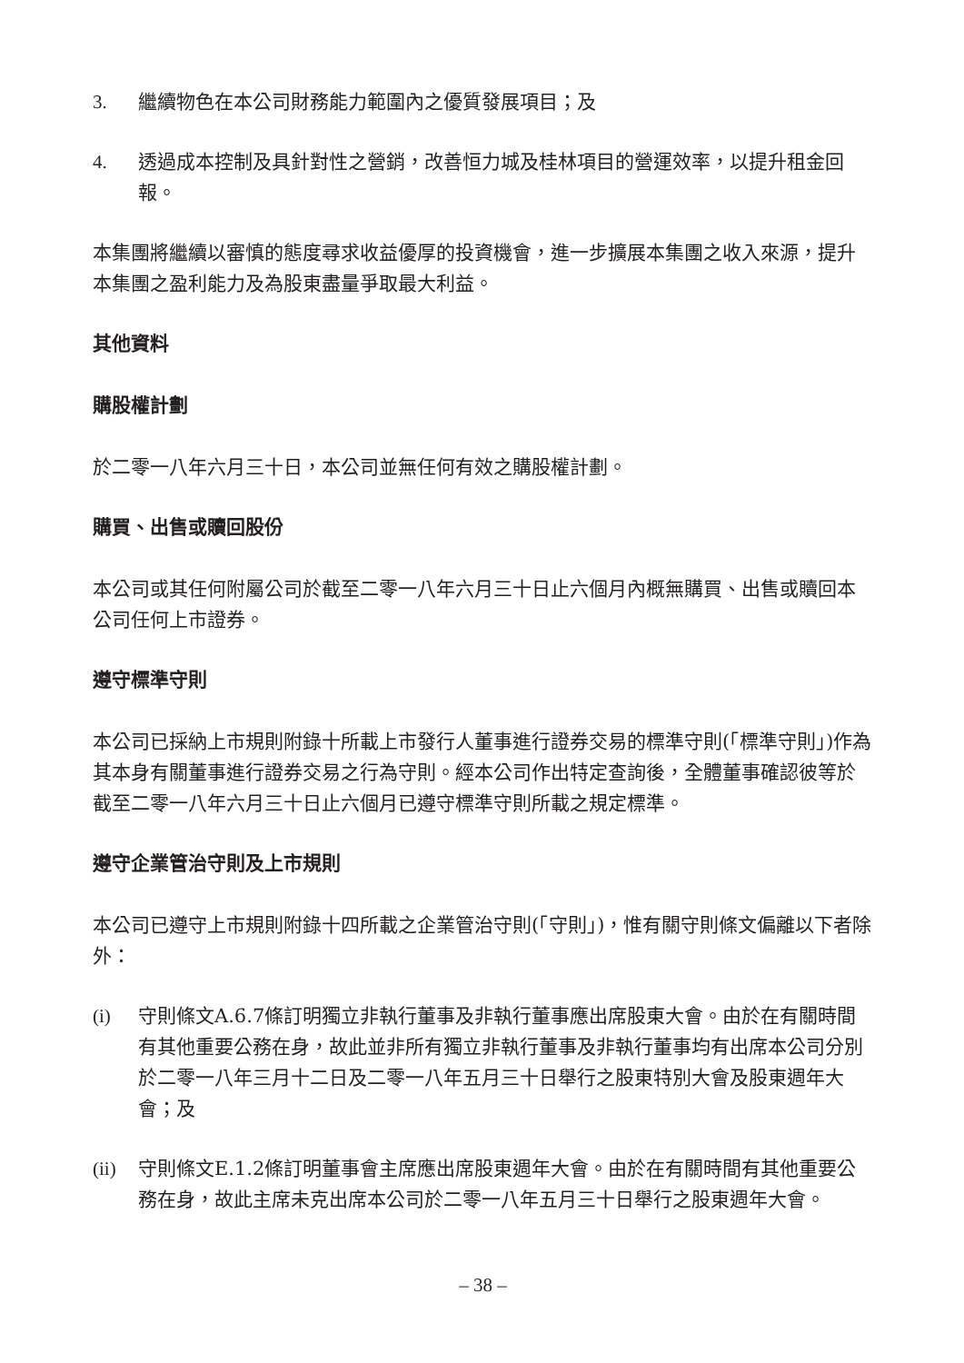3. 繼續物色在本公司財務能力範圍內之優質發展項目；及
4. 透過成本控制及具針對性之營銷，改善恒力城及桂林項目的營運效率，以提升租金回報。
本集團將繼續以審慎的態度尋求收益優厚的投資機會，進一步擴展本集團之收入來源，提升本集團之盈利能力及為股東盡量爭取最大利益。
其他資料
購股權計劃
於二零一八年六月三十日，本公司並無任何有效之購股權計劃。
購買、出售或贖回股份
本公司或其任何附屬公司於截至二零一八年六月三十日止六個月內概無購買、出售或贖回本公司任何上市證券。
遵守標準守則
本公司已採納上市規則附錄十所載上市發行人董事進行證券交易的標準守則(「標準守則」)作為其本身有關董事進行證券交易之行為守則。經本公司作出特定查詢後，全體董事確認彼等於截至二零一八年六月三十日止六個月已遵守標準守則所載之規定標準。
遵守企業管治守則及上市規則
本公司已遵守上市規則附錄十四所載之企業管治守則(「守則」)，惟有關守則條文偏離以下者除外：
(i) 守則條文A.6.7條訂明獨立非執行董事及非執行董事應出席股東大會。由於在有關時間有其他重要公務在身，故此並非所有獨立非執行董事及非執行董事均有出席本公司分別於二零一八年三月十二日及二零一八年五月三十日舉行之股東特別大會及股東週年大會；及
(ii) 守則條文E.1.2條訂明董事會主席應出席股東週年大會。由於在有關時間有其他重要公務在身，故此主席未克出席本公司於二零一八年五月三十日舉行之股東週年大會。
– 38 –